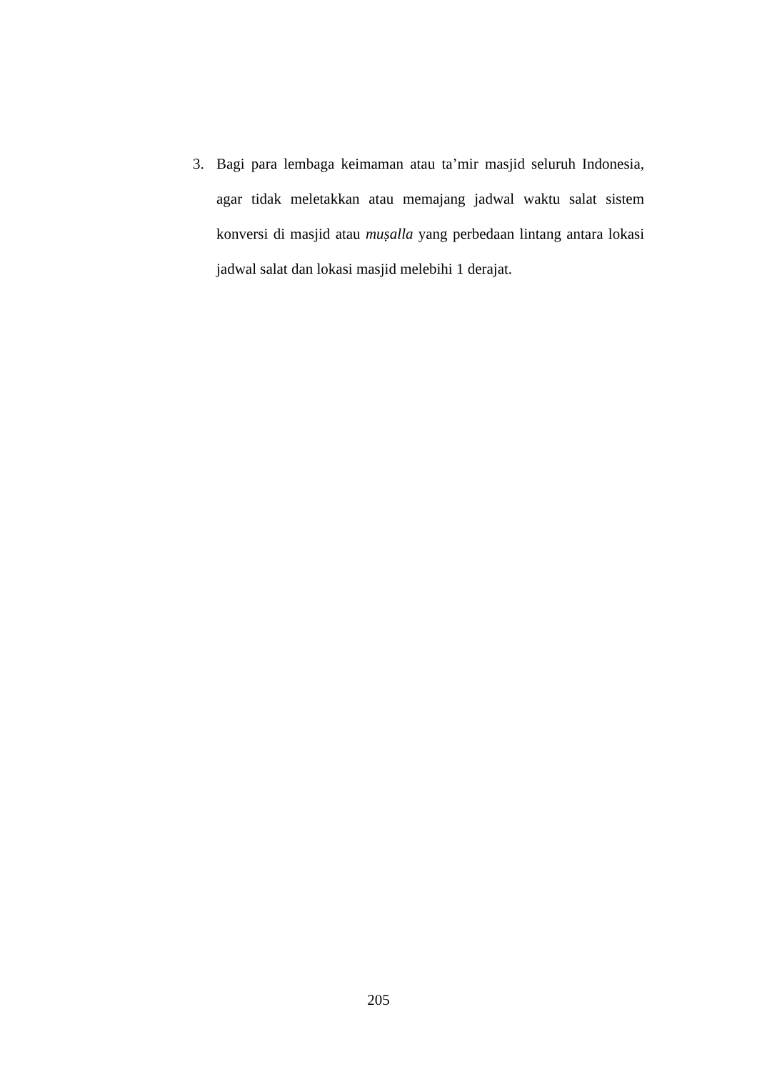3. Bagi para lembaga keimaman atau ta’mir masjid seluruh Indonesia, agar tidak meletakkan atau memajang jadwal waktu salat sistem konversi di masjid atau muṣalla yang perbedaan lintang antara lokasi jadwal salat dan lokasi masjid melebihi 1 derajat.
205